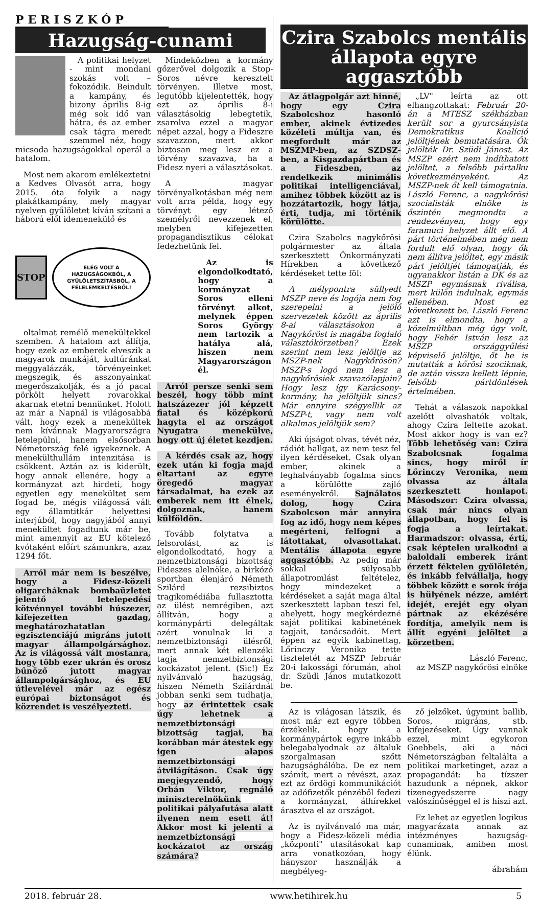PERISZKÓP
Hazugság-cunami
A politikai helyzet - mint mondani szokás volt – fokozódik. Beindult a kampány, és bizony április 8-ig még sok idő van hátra, és az ember csak tágra meredt szemmel néz, hogy micsoda hazugságokkal operál a hatalom.
Most nem akarom emlékeztetni a Kedves Olvasót arra, hogy 2015. óta folyik a nagy plakátkampány, mely magyar nyelven gyűlöletet kíván szítani a háború elől idemenekülő és
STOP
ELÉG VOLT A HAZUGSÁGOKBÓL, A GYŰLÖLETSZÍTÁSBÓL, A FÉLELEMKELTÉSBŐL!
oltalmat remélő menekültekkel szemben. A hatalom azt állítja, hogy ezek az emberek elveszik a magyarok munkáját, kultúránkat meggyalázzák, törvényeinket megszegik, és asszonyainkat megerőszakolják, és a jó pacal pörkölt helyett rovarokkal akarnak etetni bennünket. Holott az már a Napnál is világosabbá vált, hogy ezek a menekültek nem kívánnak Magyarországra letelepülni, hanem elsősorban Németország felé igyekeznek. A menekülthullám intenzitása is csökkent. Aztán az is kiderült, hogy annak ellenére, hogy a kormányzat azt hirdeti, hogy egyetlen egy menekültet sem fogad be, mégis világossá vált egy államtitkár helyettesi interjúból, hogy nagyjából annyi menekültet fogadtunk már be, mint amennyit az EU kötelező kvótaként előírt számunkra, azaz 1294 főt.
Arról már nem is beszélve, hogy a Fidesz-közeli oligarcháknak bombaüzletet jelentő letelepedési kötvénnyel további húszezer, kifejezetten gazdag, meghatározhatatlan egzisztenciájú migráns jutott magyar állampolgársághoz. Az is világossá vált mostanra, hogy több ezer ukrán és orosz bűnöző jutott magyar állampolgársághoz, és EU útlevelével már az egész európai biztonságot és közrendet is veszélyezteti.
Mindeközben a kormány gőzerővel dolgozik a Stop-Soros névre keresztelt törvényen. Illetve most, legutóbb kijelentették, hogy ezt az április 8-i választásokig lebegtetik, zsarolva ezzel a magyar népet azzal, hogy a Fideszre szavazzon, mert akkor biztosan meg lesz ez a törvény szavazva, ha a Fidesz nyeri a választásokat.
A magyar törvényalkotásban még nem volt arra példa, hogy egy törvényt egy létező személyről nevezzenek el, melyben kifejezetten propagandisztikus célokat fedezhetünk fel.
Az is elgondolkodtató, hogy a kormányzat Soros elleni törvényt alkot, melynek éppen Soros György nem tartozik a hatálya alá, hiszen nem Magyarországon él.
Arról persze senki sem beszél, hogy több mint hatszázezer jól képzett fiatal és középkorú hagyta el az országot Nyugatra menekülve, hogy ott új életet kezdjen.
A kérdés csak az, hogy ezek után ki fogja majd eltartani az egyre öregedő magyar társadalmat, ha ezek az emberek nem itt élnek, dolgoznak, hanem külföldön.
Tovább folytatva a felsorolást, az is elgondolkodtató, hogy a nemzetbiztonsági bizottság Fideszes alelnöke, a birkózó sportban élenjáró Németh Szilárd rezsibiztos tragikomédiába fullasztotta az ülést nemrégiben, azt állítván, hogy a kormánypárti delegáltak azért vonulnak ki a nemzetbiztonsági ülésről, mert annak két ellenzéki tagja nemzetbiztonsági kockázatot jelent. (Sic!) Ez nyilvánvaló hazugság, hiszen Németh Szilárdnál jobban senki sem tudhatja, hogy az érintettek csak úgy lehetnek a nemzetbiztonsági bizottság tagjai, ha korábban már átestek egy igen alapos nemzetbiztonsági átvilágításon. Csak úgy megjegyzendő, hogy Orbán Viktor, regnáló miniszterelnökünk politikai pályafutása alatt ilyenen nem esett át! Akkor most ki jelenti a nemzetbiztonsági kockázatot az ország számára?
Czira Szabolcs mentális állapota egyre aggasztóbb
Az átlagpolgár azt hinné, hogy egy Czira Szabolcshoz hasonló ember, akinek évtizedes közéleti múltja van, és megfordult már az MSZMP-ben, az SZDSZ-ben, a Kisgazdapártban és a Fideszben, az rendelkezik minimális politikai intelligenciával, amihez többek között az is hozzátartozik, hogy látja, érti, tudja, mi történik körülötte.
Czira Szabolcs nagykőrösi polgármester az általa szerkesztett Önkormányzati Hírekben a következő kérdéseket tette föl:
A mélypontra süllyedt MSZP neve és logója nem fog szerepelni a jelölő szervezetek között az április 8-ai választásokon a Nagykőröst is magába foglaló választókörzetben? Ezek szerint nem lesz jelöltje az MSZP-nek Nagykőrösön? MSZP-s logó nem lesz a nagykőrösiek szavazólapjain? Hogy lesz így Karácsony-kormány, ha jelöltjük sincs? Már ennyire szégyellik az MSZP-t, vagy nem volt alkalmas jelöltjük sem?
Aki újságot olvas, tévét néz, rádiót hallgat, az nem tesz fel ilyen kérdéseket. Csak olyan ember, akinek a leghalványabb fogalma sincs a körülötte zajló eseményekről. Sajnálatos dolog, hogy Czira Szabolcson már annyira fog az idő, hogy nem képes megérteni, felfogni a látottakat, olvasottakat. Mentális állapota egyre aggasztóbb. Az pedig már sokkal súlyosabb állapotromlást feltételez, hogy mindezeket a kérdéseket a saját maga által szerkesztett lapban teszi fel, ahelyett, hogy megkérdezné saját politikai kabinetének tagjait, tanácsadóit. Mert éppen az egyik kabinettag, Lőrinczy Veronika tette tiszteletét az MSZP február 20-i lakossági fórumán, ahol dr. Szüdi János mutatkozott be.
„LV" leírta az ott elhangzottakat: Február 20-án a MTESZ székházban került sor a gyurcsányista Demokratikus Koalíció jelöltjének bemutatására. Ők jelölték Dr. Szüdi Jánost. Az MSZP ezért nem indíthatott jelöltet, a felsőbb pártalku következményeként. Az MSZP-nek őt kell támogatnia. László Ferenc, a nagykőrösi szocialisták elnöke is őszintén megmondta a rendezvényen, hogy egy faramuci helyzet állt elő. A párt történelmében még nem fordult elő olyan, hogy ők nem állítva jelöltet, egy másik párt jelöltjét támogatják, és ugyanakkor listán a DK és az MSZP egymásnak riválisa, mert külön indulnak, egymás ellenében. Most ez következett be. László Ferenc azt is elmondta, hogy a közelmúltban még úgy volt, hogy Fehér István lesz az MSZP országgyűlési képviselő jelöltje, őt be is mutatták a kőrösi szociknak, de aztán vissza kellett lépnie, felsőbb pártdöntések értelmében.
Tehát a válaszok napokkal azelőtt olvashatók voltak, ahogy Czira feltette azokat. Most akkor hogy is van ez? Több lehetőség van: Czira Szabolcsnak fogalma sincs, hogy miről ír Lőrinczy Veronika, nem olvassa az általa szerkesztett honlapot. Másodszor: Czira olvassa, csak már nincs olyan állapotban, hogy fel is fogja a leírtakat. Harmadszor: olvassa, érti, csak képtelen uralkodni a baloldali emberek iránt érzett féktelen gyűlöletén, és inkább felvállalja, hogy többek között e sorok írója is hülyének nézze, amiért idejét, erejét egy olyan pártnak az ekézésére fordítja, amelyik nem is állít egyéni jelöltet a körzetben.
László Ferenc,
az MSZP nagykőrösi elnöke
Az is világosan látszik, és most már ezt egyre többen érzékelik, hogy a kormánypártok egyre inkább belegabalyodnak az általuk szorgalmasan szőtt hazugsághálóba. De ez nem számít, mert a révészt, azaz ezt az ördögi kommunikációt az adófizetők pénzéből fedezi a kormányzat, álhírekkel árasztva el az országot.
Az is nyilvánvaló ma már, hogy a Fidesz-közeli média „központi" utasításokat kap arra vonatkozóan, hogy hányszor használják a megbélyeg-
ző jelzőket, úgymint ballib, Soros, migráns, stb. kifejezéseket. Úgy vannak ezzel, mint egykoron Goebbels, aki a náci Németországban feltalálta a politikai marketinget, azaz a propagandát: ha tízszer hazudunk a népnek, akkor tizenegyedszerre nagy valószínűséggel el is hiszi azt.
Ez lehet az egyetlen logikus magyarázata annak az intézményes hazugság-cunaminak, amiben most élünk.
ábrahám
2018. február 28. www.hetihirek.hu 5